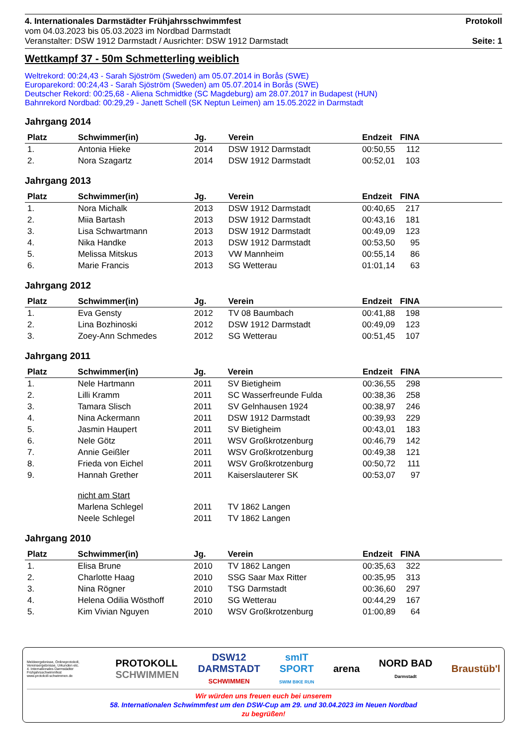4. Internationales Darmstädter Frühjahrsschwimmfest
vom 04.03.2023 bis 05.03.2023 im Nordbad Darmstadt
Veranstalter: DSW 1912 Darmstadt / Ausrichter: DSW 1912 Darmstadt
Protokoll
Seite: 1
Wettkampf 37 - 50m Schmetterling weiblich
Weltrekord: 00:24,43 - Sarah Sjöström (Sweden) am 05.07.2014 in Borås (SWE)
Europarekord: 00:24,43 - Sarah Sjöström (Sweden) am 05.07.2014 in Borås (SWE)
Deutscher Rekord: 00:25,68 - Aliena Schmidtke (SC Magdeburg) am 28.07.2017 in Budapest (HUN)
Bahnrekord Nordbad: 00:29,29 - Janett Schell (SK Neptun Leimen) am 15.05.2022 in Darmstadt
Jahrgang 2014
| Platz | Schwimmer(in) | Jg. | Verein | Endzeit | FINA | |
| --- | --- | --- | --- | --- | --- | --- |
| 1. | Antonia Hieke | 2014 | DSW 1912 Darmstadt | 00:50,55 | 112 | |
| 2. | Nora Szagartz | 2014 | DSW 1912 Darmstadt | 00:52,01 | 103 | |
Jahrgang 2013
| Platz | Schwimmer(in) | Jg. | Verein | Endzeit | FINA | |
| --- | --- | --- | --- | --- | --- | --- |
| 1. | Nora Michalk | 2013 | DSW 1912 Darmstadt | 00:40,65 | 217 | |
| 2. | Miia Bartash | 2013 | DSW 1912 Darmstadt | 00:43,16 | 181 | |
| 3. | Lisa Schwartmann | 2013 | DSW 1912 Darmstadt | 00:49,09 | 123 | |
| 4. | Nika Handke | 2013 | DSW 1912 Darmstadt | 00:53,50 | 95 | |
| 5. | Melissa Mitskus | 2013 | VW Mannheim | 00:55,14 | 86 | |
| 6. | Marie Francis | 2013 | SG Wetterau | 01:01,14 | 63 | |
Jahrgang 2012
| Platz | Schwimmer(in) | Jg. | Verein | Endzeit | FINA | |
| --- | --- | --- | --- | --- | --- | --- |
| 1. | Eva Gensty | 2012 | TV 08 Baumbach | 00:41,88 | 198 | |
| 2. | Lina Bozhinoski | 2012 | DSW 1912 Darmstadt | 00:49,09 | 123 | |
| 3. | Zoey-Ann Schmedes | 2012 | SG Wetterau | 00:51,45 | 107 | |
Jahrgang 2011
| Platz | Schwimmer(in) | Jg. | Verein | Endzeit | FINA | |
| --- | --- | --- | --- | --- | --- | --- |
| 1. | Nele Hartmann | 2011 | SV Bietigheim | 00:36,55 | 298 | |
| 2. | Lilli Kramm | 2011 | SC Wasserfreunde Fulda | 00:38,36 | 258 | |
| 3. | Tamara Slisch | 2011 | SV Gelnhausen 1924 | 00:38,97 | 246 | |
| 4. | Nina Ackermann | 2011 | DSW 1912 Darmstadt | 00:39,93 | 229 | |
| 5. | Jasmin Haupert | 2011 | SV Bietigheim | 00:43,01 | 183 | |
| 6. | Nele Götz | 2011 | WSV Großkrotzenburg | 00:46,79 | 142 | |
| 7. | Annie Geißler | 2011 | WSV Großkrotzenburg | 00:49,38 | 121 | |
| 8. | Frieda von Eichel | 2011 | WSV Großkrotzenburg | 00:50,72 | 111 | |
| 9. | Hannah Grether | 2011 | Kaiserslauterer SK | 00:53,07 | 97 | |
| | nicht am Start | | | | | |
| | Marlena Schlegel | 2011 | TV 1862 Langen | | | |
| | Neele Schlegel | 2011 | TV 1862 Langen | | | |
Jahrgang 2010
| Platz | Schwimmer(in) | Jg. | Verein | Endzeit | FINA | |
| --- | --- | --- | --- | --- | --- | --- |
| 1. | Elisa Brune | 2010 | TV 1862 Langen | 00:35,63 | 322 | |
| 2. | Charlotte Haag | 2010 | SSG Saar Max Ritter | 00:35,95 | 313 | |
| 3. | Nina Rögner | 2010 | TSG Darmstadt | 00:36,60 | 297 | |
| 4. | Helena Odilia Wösthoff | 2010 | SG Wetterau | 00:44,29 | 167 | |
| 5. | Kim Vivian Nguyen | 2010 | WSV Großkrotzenburg | 01:00,89 | 64 | |
Meldeergebnisse, Onlineprotokoll, Vereinsergebnisse, Urkunden etc.
4. Internationales Darmstädter Frühjahrsschwimmfest
www.protokoll-schwimmen.de
PROTOKOLL
SCHWIMMEN
DSW12
DARMSTADT
SCHWIMMEN
smIT
SPORT
SWIM BIKE RUN
arena
NORD BAD
Darmstadt
Braustüb'l
Wir würden uns freuen euch bei unserem
58. Internationalen Schwimmfest um den DSW-Cup am 29. und 30.04.2023 im Neuen Nordbad
zu begrüßen!